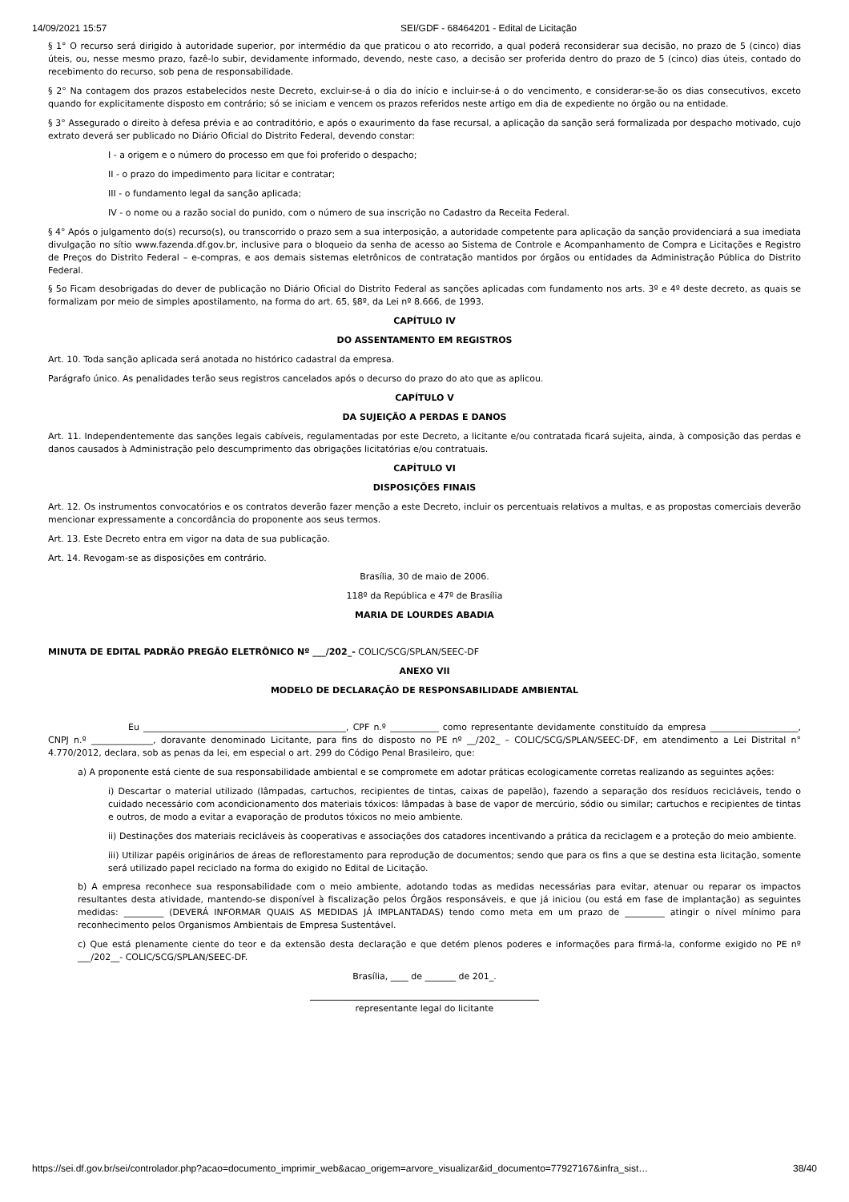14/09/2021 15:57 SEI/GDF - 68464201 - Edital de Licitação
§ 1° O recurso será dirigido à autoridade superior, por intermédio da que praticou o ato recorrido, a qual poderá reconsiderar sua decisão, no prazo de 5 (cinco) dias úteis, ou, nesse mesmo prazo, fazê-lo subir, devidamente informado, devendo, neste caso, a decisão ser proferida dentro do prazo de 5 (cinco) dias úteis, contado do recebimento do recurso, sob pena de responsabilidade.
§ 2° Na contagem dos prazos estabelecidos neste Decreto, excluir-se-á o dia do início e incluir-se-á o do vencimento, e considerar-se-ão os dias consecutivos, exceto quando for explicitamente disposto em contrário; só se iniciam e vencem os prazos referidos neste artigo em dia de expediente no órgão ou na entidade.
§ 3° Assegurado o direito à defesa prévia e ao contraditório, e após o exaurimento da fase recursal, a aplicação da sanção será formalizada por despacho motivado, cujo extrato deverá ser publicado no Diário Oficial do Distrito Federal, devendo constar:
I - a origem e o número do processo em que foi proferido o despacho;
II - o prazo do impedimento para licitar e contratar;
III - o fundamento legal da sanção aplicada;
IV - o nome ou a razão social do punido, com o número de sua inscrição no Cadastro da Receita Federal.
§ 4° Após o julgamento do(s) recurso(s), ou transcorrido o prazo sem a sua interposição, a autoridade competente para aplicação da sanção providenciará a sua imediata divulgação no sítio www.fazenda.df.gov.br, inclusive para o bloqueio da senha de acesso ao Sistema de Controle e Acompanhamento de Compra e Licitações e Registro de Preços do Distrito Federal – e-compras, e aos demais sistemas eletrônicos de contratação mantidos por órgãos ou entidades da Administração Pública do Distrito Federal.
§ 5o Ficam desobrigadas do dever de publicação no Diário Oficial do Distrito Federal as sanções aplicadas com fundamento nos arts. 3º e 4º deste decreto, as quais se formalizam por meio de simples apostilamento, na forma do art. 65, §8º, da Lei nº 8.666, de 1993.
CAPÍTULO IV
DO ASSENTAMENTO EM REGISTROS
Art. 10. Toda sanção aplicada será anotada no histórico cadastral da empresa.
Parágrafo único. As penalidades terão seus registros cancelados após o decurso do prazo do ato que as aplicou.
CAPÍTULO V
DA SUJEIÇÃO A PERDAS E DANOS
Art. 11. Independentemente das sanções legais cabíveis, regulamentadas por este Decreto, a licitante e/ou contratada ficará sujeita, ainda, à composição das perdas e danos causados à Administração pelo descumprimento das obrigações licitatórias e/ou contratuais.
CAPÍTULO VI
DISPOSIÇÕES FINAIS
Art. 12. Os instrumentos convocatórios e os contratos deverão fazer menção a este Decreto, incluir os percentuais relativos a multas, e as propostas comerciais deverão mencionar expressamente a concordância do proponente aos seus termos.
Art. 13. Este Decreto entra em vigor na data de sua publicação.
Art. 14. Revogam-se as disposições em contrário.
Brasília, 30 de maio de 2006.
118º da República e 47º de Brasília
MARIA DE LOURDES ABADIA
MINUTA DE EDITAL PADRÃO PREGÃO ELETRÔNICO Nº ___/202_- COLIC/SCG/SPLAN/SEEC-DF
ANEXO VII
MODELO DE DECLARAÇÃO DE RESPONSABILIDADE AMBIENTAL
Eu ______________________________________________, CPF n.º ___________ como representante devidamente constituído da empresa ____________________, CNPJ n.º ______________, doravante denominado Licitante, para fins do disposto no PE nº __/202_ – COLIC/SCG/SPLAN/SEEC-DF, em atendimento a Lei Distrital n° 4.770/2012, declara, sob as penas da lei, em especial o art. 299 do Código Penal Brasileiro, que:
a) A proponente está ciente de sua responsabilidade ambiental e se compromete em adotar práticas ecologicamente corretas realizando as seguintes ações:
i) Descartar o material utilizado (lâmpadas, cartuchos, recipientes de tintas, caixas de papelão), fazendo a separação dos resíduos recicláveis, tendo o cuidado necessário com acondicionamento dos materiais tóxicos: lâmpadas à base de vapor de mercúrio, sódio ou similar; cartuchos e recipientes de tintas e outros, de modo a evitar a evaporação de produtos tóxicos no meio ambiente.
ii) Destinações dos materiais recicláveis às cooperativas e associações dos catadores incentivando a prática da reciclagem e a proteção do meio ambiente.
iii) Utilizar papéis originários de áreas de reflorestamento para reprodução de documentos; sendo que para os fins a que se destina esta licitação, somente será utilizado papel reciclado na forma do exigido no Edital de Licitação.
b) A empresa reconhece sua responsabilidade com o meio ambiente, adotando todas as medidas necessárias para evitar, atenuar ou reparar os impactos resultantes desta atividade, mantendo-se disponível à fiscalização pelos Órgãos responsáveis, e que já iniciou (ou está em fase de implantação) as seguintes medidas: _________ (DEVERÁ INFORMAR QUAIS AS MEDIDAS JÁ IMPLANTADAS) tendo como meta em um prazo de _________ atingir o nível mínimo para reconhecimento pelos Organismos Ambientais de Empresa Sustentável.
c) Que está plenamente ciente do teor e da extensão desta declaração e que detém plenos poderes e informações para firmá-la, conforme exigido no PE nº ___/202__- COLIC/SCG/SPLAN/SEEC-DF.
Brasília, ____ de _______ de 201_.
____________________________________________________
representante legal do licitante
https://sei.df.gov.br/sei/controlador.php?acao=documento_imprimir_web&acao_origem=arvore_visualizar&id_documento=77927167&infra_sist… 38/40